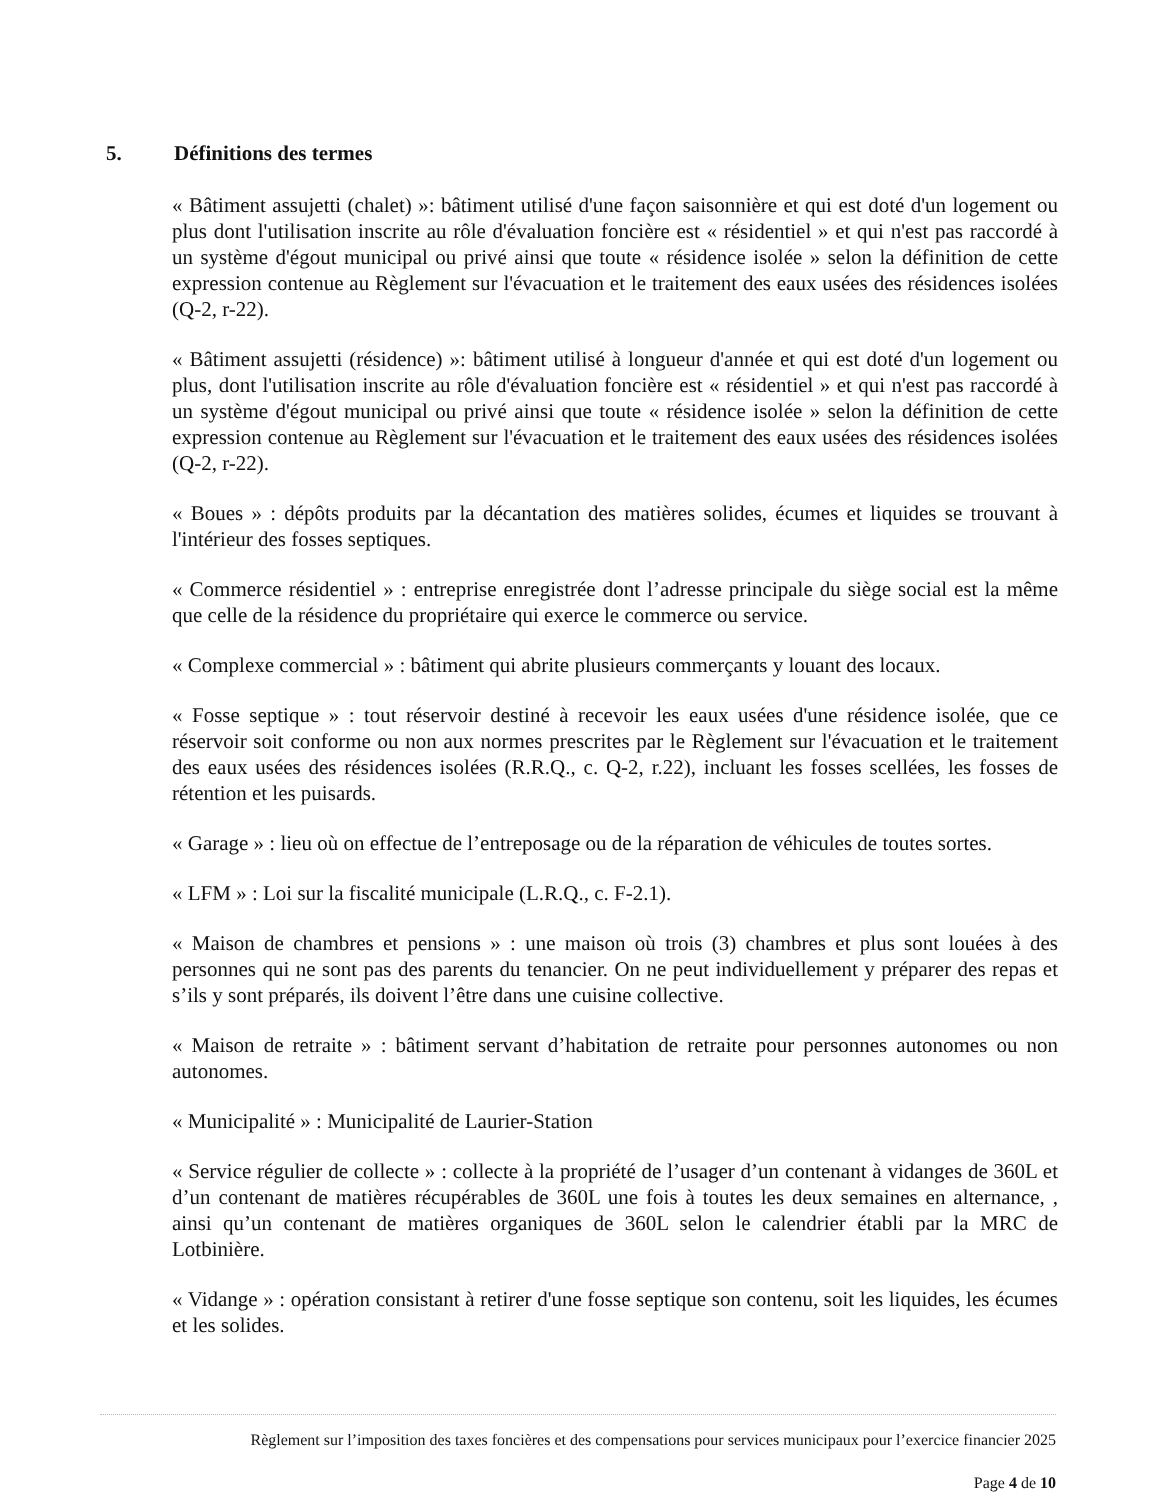5. Définitions des termes
« Bâtiment assujetti (chalet) »: bâtiment utilisé d'une façon saisonnière et qui est doté d'un logement ou plus dont l'utilisation inscrite au rôle d'évaluation foncière est « résidentiel » et qui n'est pas raccordé à un système d'égout municipal ou privé ainsi que toute « résidence isolée » selon la définition de cette expression contenue au Règlement sur l'évacuation et le traitement des eaux usées des résidences isolées (Q-2, r-22).
« Bâtiment assujetti (résidence) »: bâtiment utilisé à longueur d'année et qui est doté d'un logement ou plus, dont l'utilisation inscrite au rôle d'évaluation foncière est « résidentiel » et qui n'est pas raccordé à un système d'égout municipal ou privé ainsi que toute « résidence isolée » selon la définition de cette expression contenue au Règlement sur l'évacuation et le traitement des eaux usées des résidences isolées (Q-2, r-22).
« Boues » : dépôts produits par la décantation des matières solides, écumes et liquides se trouvant à l'intérieur des fosses septiques.
« Commerce résidentiel » : entreprise enregistrée dont l’adresse principale du siège social est la même que celle de la résidence du propriétaire qui exerce le commerce ou service.
« Complexe commercial » : bâtiment qui abrite plusieurs commerçants y louant des locaux.
« Fosse septique » : tout réservoir destiné à recevoir les eaux usées d'une résidence isolée, que ce réservoir soit conforme ou non aux normes prescrites par le Règlement sur l'évacuation et le traitement des eaux usées des résidences isolées (R.R.Q., c. Q-2, r.22), incluant les fosses scellées, les fosses de rétention et les puisards.
« Garage » : lieu où on effectue de l’entreposage ou de la réparation de véhicules de toutes sortes.
« LFM » : Loi sur la fiscalité municipale (L.R.Q., c. F-2.1).
« Maison de chambres et pensions » : une maison où trois (3) chambres et plus sont louées à des personnes qui ne sont pas des parents du tenancier. On ne peut individuellement y préparer des repas et s’ils y sont préparés, ils doivent l’être dans une cuisine collective.
« Maison de retraite » : bâtiment servant d’habitation de retraite pour personnes autonomes ou non autonomes.
« Municipalité » : Municipalité de Laurier-Station
« Service régulier de collecte » : collecte à la propriété de l’usager d’un contenant à vidanges de 360L et d’un contenant de matières récupérables de 360L une fois à toutes les deux semaines en alternance, , ainsi qu’un contenant de matières organiques de 360L selon le calendrier établi par la MRC de Lotbinière.
« Vidange » : opération consistant à retirer d'une fosse septique son contenu, soit les liquides, les écumes et les solides.
Règlement sur l’imposition des taxes foncières et des compensations pour services municipaux pour l’exercice financier 2025
Page 4 de 10